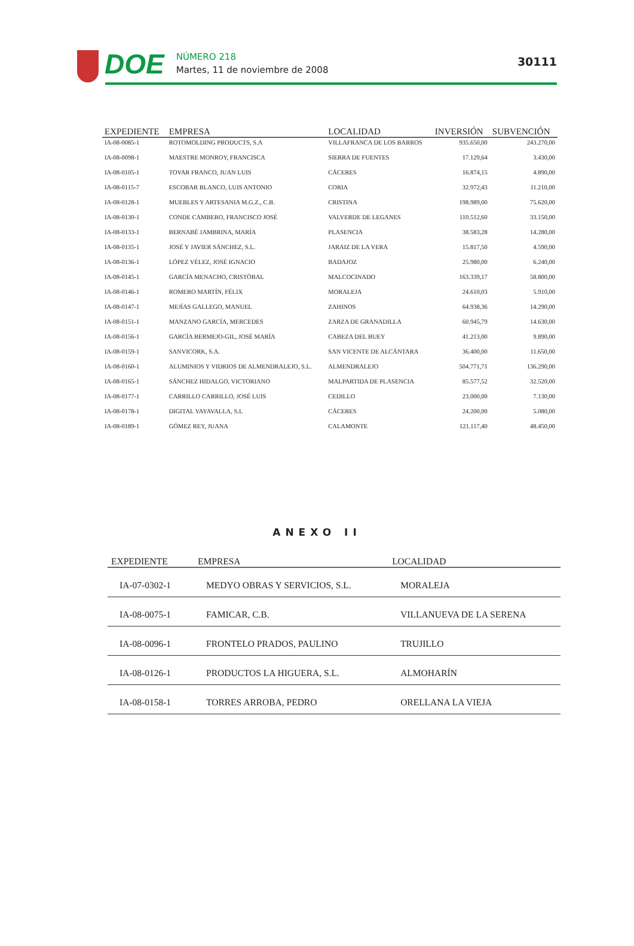DOE
NÚMERO 218
Martes, 11 de noviembre de 2008
30111
| EXPEDIENTE | EMPRESA | LOCALIDAD | INVERSIÓN | SUBVENCIÓN |
| --- | --- | --- | --- | --- |
| IA-08-0085-1 | ROTOMOLDING PRODUCTS, S.A | VILLAFRANCA DE LOS BARROS | 935.650,00 | 243.270,00 |
| IA-08-0098-1 | MAESTRE MONROY, FRANCISCA | SIERRA DE FUENTES | 17.129,64 | 3.430,00 |
| IA-08-0105-1 | TOVAR FRANCO, JUAN LUIS | CÁCERES | 16.874,15 | 4.890,00 |
| IA-08-0115-7 | ESCOBAR BLANCO, LUIS ANTONIO | CORIA | 32.972,43 | 11.210,00 |
| IA-08-0128-1 | MUEBLES Y ARTESANIA M.G.Z., C.B. | CRISTINA | 198.989,00 | 75.620,00 |
| IA-08-0130-1 | CONDE CAMBERO, FRANCISCO JOSÉ | VALVERDE DE LEGANES | 110.512,60 | 33.150,00 |
| IA-08-0133-1 | BERNABÉ JAMBRINA, MARÍA | PLASENCIA | 38.583,28 | 14.280,00 |
| IA-08-0135-1 | JOSÉ Y JAVIER SÁNCHEZ, S.L. | JARAIZ DE LA VERA | 15.817,50 | 4.590,00 |
| IA-08-0136-1 | LÓPEZ VÉLEZ, JOSÉ IGNACIO | BADAJOZ | 25.980,00 | 6.240,00 |
| IA-08-0145-1 | GARCÍA MENACHO, CRISTÓBAL | MALCOCINADO | 163.339,17 | 58.800,00 |
| IA-08-0146-1 | ROMERO MARTÍN, FÉLIX | MORALEJA | 24.610,03 | 5.910,00 |
| IA-08-0147-1 | MEJÍAS GALLEGO, MANUEL | ZAHINOS | 64.938,36 | 14.290,00 |
| IA-08-0151-1 | MANZANO GARCÍA, MERCEDES | ZARZA DE GRANADILLA | 60.945,79 | 14.630,00 |
| IA-08-0156-1 | GARCÍA BERMEJO-GIL, JOSÉ MARÍA | CABEZA DEL BUEY | 41.213,00 | 9.890,00 |
| IA-08-0159-1 | SANVICORK, S.A. | SAN VICENTE DE ALCÁNTARA | 36.400,00 | 11.650,00 |
| IA-08-0160-1 | ALUMINIOS Y VIDRIOS DE ALMENDRALEJO, S.L. | ALMENDRALEJO | 504.771,71 | 136.290,00 |
| IA-08-0165-1 | SÁNCHEZ HIDALGO, VICTORIANO | MALPARTIDA DE PLASENCIA | 85.577,52 | 32.520,00 |
| IA-08-0177-1 | CARRILLO CARRILLO, JOSÉ LUIS | CEDILLO | 23.000,00 | 7.130,00 |
| IA-08-0178-1 | DIGITAL VAYAVALLA, S.L | CÁCERES | 24.200,00 | 5.080,00 |
| IA-08-0189-1 | GÓMEZ REY, JUANA | CALAMONTE | 121.117,40 | 48.450,00 |
ANEXO II
| EXPEDIENTE | EMPRESA | LOCALIDAD |
| --- | --- | --- |
| IA-07-0302-1 | MEDYO OBRAS Y SERVICIOS, S.L. | MORALEJA |
| IA-08-0075-1 | FAMICAR, C.B. | VILLANUEVA DE LA SERENA |
| IA-08-0096-1 | FRONTELO PRADOS, PAULINO | TRUJILLO |
| IA-08-0126-1 | PRODUCTOS LA HIGUERA, S.L. | ALMOHARÍN |
| IA-08-0158-1 | TORRES ARROBA, PEDRO | ORELLANA LA VIEJA |